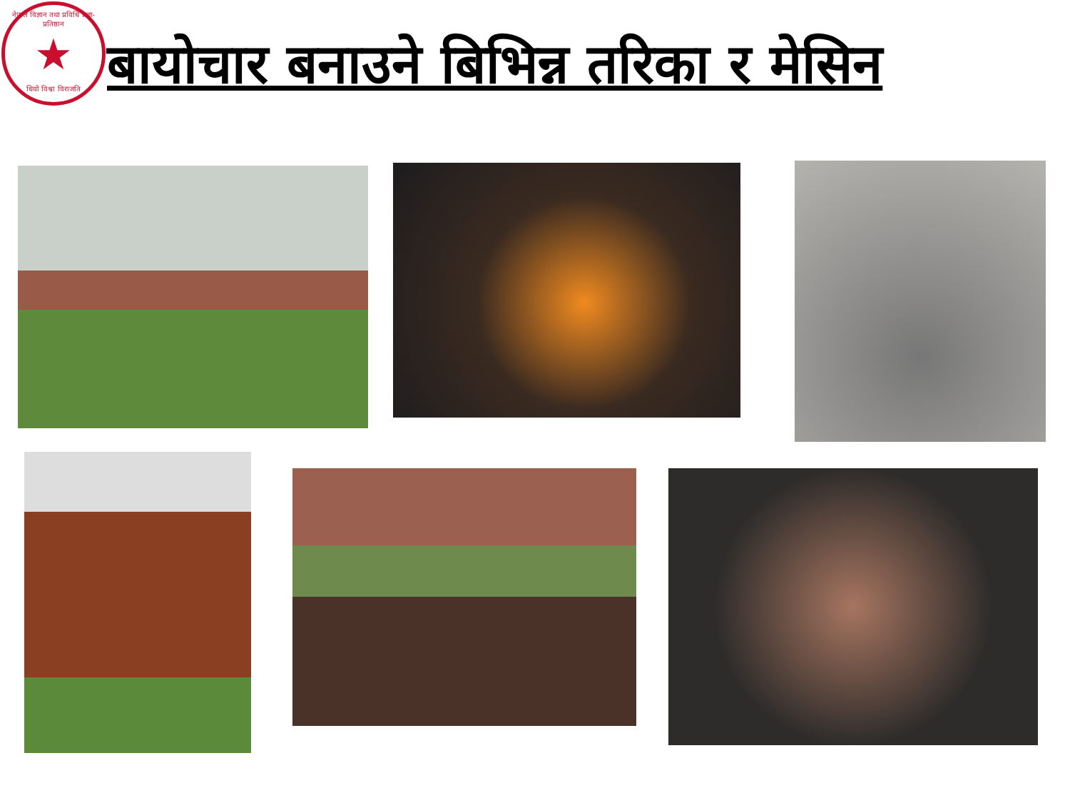नेपाल विज्ञान तथा प्रविधि प्रज्ञा-प्रतिष्ठान
★
धियो विश्वा विराजति
बायोचार बनाउने बिभिन्न तरिका र मेसिन